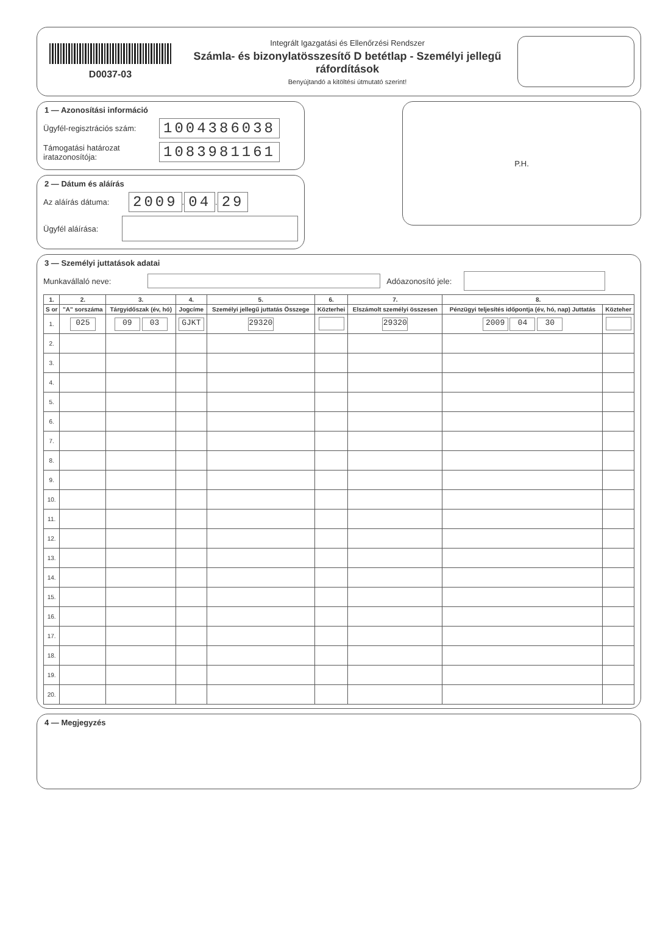D0037-03
Integrált Igazgatási és Ellenőrzési Rendszer
Számla- és bizonylatösszesítő D betétlap - Személyi jellegű ráfordítások
Benyújtandó a kitöltési útmutató szerint!
1 — Azonosítási információ
Ügyfél-regisztrációs szám: 1004386038
Támogatási határozat iratazonosítója: 1083981161
2 — Dátum és aláírás
Az aláírás dátuma: 2009. 04. 29
Ügyfél aláírása:
P.H.
3 — Személyi juttatások adatai
Munkavállaló neve: Adóazonosító jele:
| 1. | 2. | 3. | 4. | 5. | 6. | 7. | 8. | |
| --- | --- | --- | --- | --- | --- | --- | --- | --- |
| S or | "A" sorszáma | Tárgyidőszak (év, hó) | Jogcíme | Személyi jellegű juttatás Összege | Közterhei | Elszámolt személyi összesen | Pénzügyi teljesítés időpontja (év, hó, nap) Juttatás | Közteher |
| 1. | 025 | 09 03 | GJKT | 29320 | | 29320 | 2009 04 30 | |
| 2. | | | | | | | | |
| 3. | | | | | | | | |
| 4. | | | | | | | | |
| 5. | | | | | | | | |
| 6. | | | | | | | | |
| 7. | | | | | | | | |
| 8. | | | | | | | | |
| 9. | | | | | | | | |
| 10. | | | | | | | | |
| 11. | | | | | | | | |
| 12. | | | | | | | | |
| 13. | | | | | | | | |
| 14. | | | | | | | | |
| 15. | | | | | | | | |
| 16. | | | | | | | | |
| 17. | | | | | | | | |
| 18. | | | | | | | | |
| 19. | | | | | | | | |
| 20. | | | | | | | | |
4 — Megjegyzés